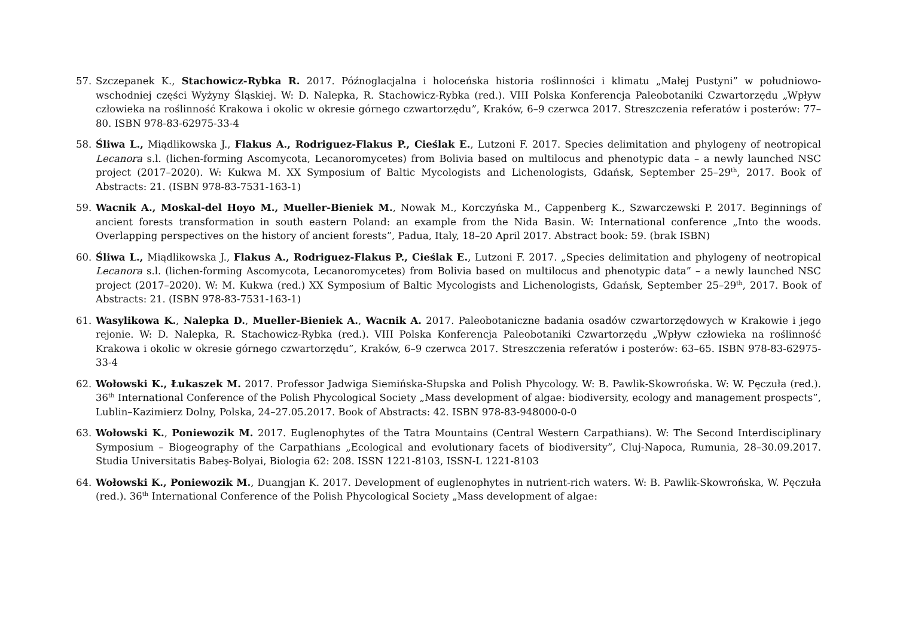57. Szczepanek K., Stachowicz-Rybka R. 2017. Późnoglacjalna i holoceńska historia roślinności i klimatu „Małej Pustyni” w południowo-wschodniej części Wyżyny Śląskiej. W: D. Nalepka, R. Stachowicz-Rybka (red.). VIII Polska Konferencja Paleobotaniki Czwartorzędu „Wpływ człowieka na roślinność Krakowa i okolic w okresie górnego czwartorzędu”, Kraków, 6–9 czerwca 2017. Streszczenia referatów i posterów: 77–80. ISBN 978-83-62975-33-4
58. Śliwa L., Miądlikowska J., Flakus A., Rodriguez-Flakus P., Cieślak E., Lutzoni F. 2017. Species delimitation and phylogeny of neotropical Lecanora s.l. (lichen-forming Ascomycota, Lecanoromycetes) from Bolivia based on multilocus and phenotypic data – a newly launched NSC project (2017–2020). W: Kukwa M. XX Symposium of Baltic Mycologists and Lichenologists, Gdańsk, September 25–29<sup>th</sup>, 2017. Book of Abstracts: 21. (ISBN 978-83-7531-163-1)
59. Wacnik A., Moskal-del Hoyo M., Mueller-Bieniek M., Nowak M., Korczyńska M., Cappenberg K., Szwarczewski P. 2017. Beginnings of ancient forests transformation in south eastern Poland: an example from the Nida Basin. W: International conference „Into the woods. Overlapping perspectives on the history of ancient forests”, Padua, Italy, 18–20 April 2017. Abstract book: 59. (brak ISBN)
60. Śliwa L., Miądlikowska J., Flakus A., Rodriguez-Flakus P., Cieślak E., Lutzoni F. 2017. „Species delimitation and phylogeny of neotropical Lecanora s.l. (lichen-forming Ascomycota, Lecanoromycetes) from Bolivia based on multilocus and phenotypic data” – a newly launched NSC project (2017–2020). W: M. Kukwa (red.) XX Symposium of Baltic Mycologists and Lichenologists, Gdańsk, September 25–29<sup>th</sup>, 2017. Book of Abstracts: 21. (ISBN 978-83-7531-163-1)
61. Wasylikowa K., Nalepka D., Mueller-Bieniek A., Wacnik A. 2017. Paleobotaniczne badania osadów czwartorzędowych w Krakowie i jego rejonie. W: D. Nalepka, R. Stachowicz-Rybka (red.). VIII Polska Konferencja Paleobotaniki Czwartorzędu „Wpływ człowieka na roślinność Krakowa i okolic w okresie górnego czwartorzędu”, Kraków, 6–9 czerwca 2017. Streszczenia referatów i posterów: 63–65. ISBN 978-83-62975-33-4
62. Wołowski K., Łukaszek M. 2017. Professor Jadwiga Siemińska-Słupska and Polish Phycology. W: B. Pawlik-Skowrońska. W: W. Pęczuła (red.). 36<sup>th</sup> International Conference of the Polish Phycological Society „Mass development of algae: biodiversity, ecology and management prospects”, Lublin–Kazimierz Dolny, Polska, 24–27.05.2017. Book of Abstracts: 42. ISBN 978-83-948000-0-0
63. Wołowski K., Poniewozik M. 2017. Euglenophytes of the Tatra Mountains (Central Western Carpathians). W: The Second Interdisciplinary Symposium – Biogeography of the Carpathians „Ecological and evolutionary facets of biodiversity”, Cluj-Napoca, Rumunia, 28–30.09.2017. Studia Universitatis Babeş-Bolyai, Biologia 62: 208. ISSN 1221-8103, ISSN-L 1221-8103
64. Wołowski K., Poniewozik M., Duangjan K. 2017. Development of euglenophytes in nutrient-rich waters. W: B. Pawlik-Skowrońska, W. Pęczuła (red.). 36<sup>th</sup> International Conference of the Polish Phycological Society „Mass development of algae: